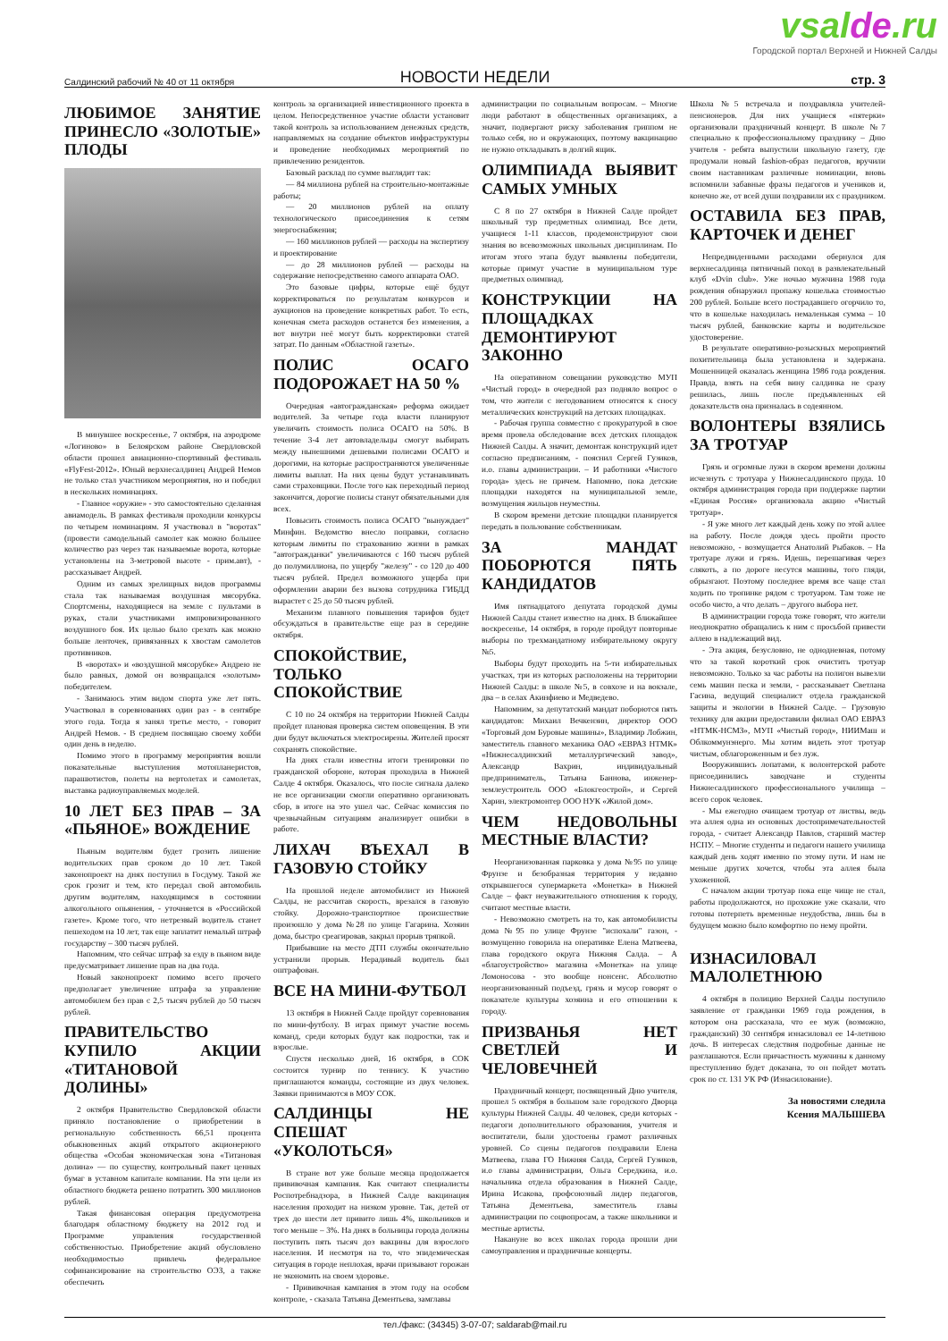vsalde.ru
Городской портал Верхней и Нижней Салды
Салдинский рабочий № 40 от 11 октября НОВОСТИ НЕДЕЛИ стр. 3
ЛЮБИМОЕ ЗАНЯТИЕ ПРИНЕСЛО «ЗОЛОТЫЕ» ПЛОДЫ
В минувшее воскресенье, 7 октября, на аэродроме «Логиново» в Белоярском районе Свердловской области прошел авиационно-спортивный фестиваль «FlyFest-2012». Юный верхнесалдинец Андрей Немов не только стал участником мероприятия, но и победил в нескольких номинациях.
- Главное «оружие» - это самостоятельно сделанная авиамодель. В рамках фестиваля проходили конкурсы по четырем номинациям. Я участвовал в "воротах" (провести самодельный самолет как можно большее количество раз через так называемые ворота, которые установлены на 3-метровой высоте - прим.авт), - рассказывает Андрей.
Одним из самых зрелищных видов программы стала так называемая воздушная мясорубка. Спортсмены, находящиеся на земле с пультами в руках, стали участниками импровизированного воздушного боя. Их целью было срезать как можно больше ленточек, привязанных к хвостам самолетов противников.
В «воротах» и «воздушной мясорубке» Андрею не было равных, домой он возвращался «золотым» победителем.
- Занимаюсь этим видом спорта уже лет пять. Участвовал в соревнованиях один раз - в сентябре этого года. Тогда я занял третье место, - говорит Андрей Немов. - В среднем посвящаю своему хобби один день в неделю.
Помимо этого в программу мероприятия вошли показательные выступления мотопланеристов, парашютистов, полеты на вертолетах и самолетах, выставка радиоуправляемых моделей.
10 ЛЕТ БЕЗ ПРАВ – ЗА «ПЬЯНОЕ» ВОЖДЕНИЕ
Пьяным водителям будет грозить лишение водительских прав сроком до 10 лет. Такой законопроект на днях поступил в Госдуму. Такой же срок грозит и тем, кто передал свой автомобиль другим водителям, находящимся в состоянии алкогольного опьянения, - уточняется в «Российской газете». Кроме того, что нетрезвый водитель станет пешеходом на 10 лет, так еще заплатит немалый штраф государству – 300 тысяч рублей.
Напомним, что сейчас штраф за езду в пьяном виде предусматривает лишение прав на два года.
Новый законопроект помимо всего прочего предполагает увеличение штрафа за управление автомобилем без прав с 2,5 тысяч рублей до 50 тысяч рублей.
ПРАВИТЕЛЬСТВО КУПИЛО АКЦИИ «ТИТАНОВОЙ ДОЛИНЫ»
2 октября Правительство Свердловской области приняло постановление о приобретении в региональную собственность 66,51 процента обыкновенных акций открытого акционерного общества «Особая экономическая зона «Титановая долина» — по существу, контрольный пакет ценных бумаг в уставном капитале компании. На эти цели из областного бюджета решено потратить 300 миллионов рублей.
Такая финансовая операция предусмотрена благодаря областному бюджету на 2012 год и Программе управления государственной собственностью. Приобретение акций обусловлено необходимостью привлечь федеральное софинансирование на строительство ОЭЗ, а также обеспечить
контроль за организацией инвестиционного проекта в целом. Непосредственное участие области установит такой контроль за использованием денежных средств, направляемых на создание объектов инфраструктуры и проведение необходимых мероприятий по привлечению резидентов.
Базовый расклад по сумме выглядит так:
— 84 миллиона рублей на строительно-монтажные работы;
— 20 миллионов рублей на оплату технологического присоединения к сетям энергоснабжения;
— 160 миллионов рублей — расходы на экспертизу и проектирование
— до 28 миллионов рублей — расходы на содержание непосредственно самого аппарата ОАО.
Это базовые цифры, которые ещё будут корректироваться по результатам конкурсов и аукционов на проведение конкретных работ. То есть, конечная смета расходов останется без изменения, а вот внутри неё могут быть корректировки статей затрат. По данным «Областной газеты».
ПОЛИС ОСАГО ПОДОРОЖАЕТ НА 50 %
Очередная «автогражданская» реформа ожидает водителей. За четыре года власти планируют увеличить стоимость полиса ОСАГО на 50%. В течение 3-4 лет автовладельцы смогут выбирать между нынешними дешевыми полисами ОСАГО и дорогими, на которые распространяются увеличенные лимиты выплат. На них цены будут устанавливать сами страховщики. После того как переходный период закончится, дорогие полисы станут обязательными для всех.
Повысить стоимость полиса ОСАГО "вынуждает" Минфин. Ведомство внесло поправки, согласно которым лимиты по страхованию жизни в рамках "автогражданки" увеличиваются с 160 тысяч рублей до полумиллиона, по ущербу "железу" - со 120 до 400 тысяч рублей. Предел возможного ущерба при оформлении аварии без вызова сотрудника ГИБДД вырастет с 25 до 50 тысяч рублей.
Механизм плавного повышения тарифов будет обсуждаться в правительстве еще раз в середине октября.
СПОКОЙСТВИЕ, ТОЛЬКО СПОКОЙСТВИЕ
С 10 по 24 октября на территории Нижней Салды пройдет плановая проверка систем оповещения. В эти дни будут включаться электросирены. Жителей просят сохранять спокойствие.
На днях стали известны итоги тренировки по гражданской обороне, которая проходила в Нижней Салде 4 октября. Оказалось, что после сигнала далеко не все организации смогли оперативно организовать сбор, в итоге на это ушел час. Сейчас комиссия по чрезвычайным ситуациям анализирует ошибки в работе.
ЛИХАЧ ВЪЕХАЛ В ГАЗОВУЮ СТОЙКУ
На прошлой неделе автомобилист из Нижней Салды, не рассчитав скорость, врезался в газовую стойку. Дорожно-транспортное происшествие произошло у дома №28 по улице Гагарина. Хозяин дома, быстро среагировав, закрыл прорыв тряпкой.
Прибывшие на место ДТП службы окончательно устранили прорыв. Нерадивый водитель был оштрафован.
ВСЕ НА МИНИ-ФУТБОЛ
13 октября в Нижней Салде пройдут соревнования по мини-футболу. В играх примут участие восемь команд, среди которых будут как подростки, так и взрослые.
Спустя несколько дней, 16 октября, в СОК состоится турнир по теннису. К участию приглашаются команды, состоящие из двух человек. Заявки принимаются в МОУ СОК.
САЛДИНЦЫ НЕ СПЕШАТ «УКОЛОТЬСЯ»
В стране вот уже больше месяца продолжается прививочная кампания. Как считают специалисты Роспотребнадзора, в Нижней Салде вакцинация населения проходит на низком уровне. Так, детей от трех до шести лет привито лишь 4%, школьников и того меньше – 3%. На днях в больницы города должны поступить пять тысяч доз вакцины для взрослого населения. И несмотря на то, что эпидемическая ситуация в городе неплохая, врачи призывают горожан не экономить на своем здоровье.
- Прививочная кампания в этом году на особом контроле, - сказала Татьяна Дементьева, замглавы
администрации по социальным вопросам. – Многие люди работают в общественных организациях, а значит, подвергают риску заболевания гриппом не только себя, но и окружающих, поэтому вакцинацию не нужно откладывать в долгий ящик.
ОЛИМПИАДА ВЫЯВИТ САМЫХ УМНЫХ
С 8 по 27 октября в Нижней Салде пройдет школьный тур предметных олимпиад. Все дети, учащиеся 1-11 классов, продемонстрируют свои знания во всевозможных школьных дисциплинам. По итогам этого этапа будут выявлены победители, которые примут участие в муниципальном туре предметных олимпиад.
КОНСТРУКЦИИ НА ПЛОЩАДКАХ ДЕМОНТИРУЮТ ЗАКОННО
На оперативном совещании руководство МУП «Чистый город» в очередной раз подняло вопрос о том, что жители с негодованием относятся к сносу металлических конструкций на детских площадках.
- Рабочая группа совместно с прокуратурой в свое время провела обследование всех детских площадок Нижней Салды. А значит, демонтаж конструкций идет согласно предписаниям, - пояснил Сергей Гузиков, и.о. главы администрации. – И работники «Чистого города» здесь не причем. Напомню, пока детские площадки находятся на муниципальной земле, возмущения жильцов неуместны.
В скором времени детские площадки планируется передать в пользование собственникам.
ЗА МАНДАТ ПОБОРЮТСЯ ПЯТЬ КАНДИДАТОВ
Имя пятнадцатого депутата городской думы Нижней Салды станет известно на днях. В ближайшее воскресенье, 14 октября, в городе пройдут повторные выборы по трехмандатному избирательному округу №5.
Выборы будут проходить на 5-ти избирательных участках, три из которых расположены на территории Нижней Салды: в школе №5, в совхозе и на вокзале, два – в селах Акинфиево и Медведево.
Напомним, за депутатский мандат поборются пять кандидатов: Михаил Вечкензин, директор ООО «Торговый дом Буровые машины», Владимир Лобжин, заместитель главного механика ОАО «ЕВРАЗ НТМК» «Нижнесалдинский металлургический завод», Александр Вахрин, индивидуальный предприниматель, Татьяна Баннова, инженер-землеустроитель ООО «Блокгеострой», и Сергей Харин, электромонтер ООО НУК «Жилой дом».
ЧЕМ НЕДОВОЛЬНЫ МЕСТНЫЕ ВЛАСТИ?
Неорганизованная парковка у дома №95 по улице Фрунзе и безобразная территория у недавно открывшегося супермаркета «Монетка» в Нижней Салде – факт неуважительного отношения к городу, считают местные власти.
- Невозможно смотреть на то, как автомобилисты дома №95 по улице Фрунзе "испохали" газон, - возмущенно говорила на оперативке Елена Матвеева, глава городского округа Нижняя Салда. – А «благоустройство» магазина «Монетка» на улице Ломоносова - это вообще нонсенс. Абсолютно неорганизованный подъезд, грязь и мусор говорят о показателе культуры хозяина и его отношении к городу.
ПРИЗВАНЬЯ НЕТ СВЕТЛЕЙ И ЧЕЛОВЕЧНЕЙ
Праздничный концерт, посвященный Дню учителя, прошел 5 октября в большом зале городского Дворца культуры Нижней Салды. 40 человек, среди которых - педагоги дополнительного образования, учителя и воспитатели, были удостоены грамот различных уровней. Со сцены педагогов поздравили Елена Матвеева, глава ГО Нижняя Салда, Сергей Гузиков, и.о главы администрации, Ольга Середкина, и.о. начальника отдела образования в Нижней Салде, Ирина Исакова, профсоюзный лидер педагогов, Татьяна Дементьева, заместитель главы администрации по соцвопросам, а также школьники и местные артисты.
Накануне во всех школах города прошли дни самоуправления и праздничные концерты.
Школа №5 встречала и поздравляла учителей-пенсионеров. Для них учащиеся «пятерки» организовали праздничный концерт. В школе №7 специально к профессиональному празднику – Дню учителя - ребята выпустили школьную газету, где продумали новый fashion-образ педагогов, вручили своим наставникам различные номинации, вновь вспомнили забавные фразы педагогов и учеников и, конечно же, от всей души поздравили их с праздником.
ОСТАВИЛА БЕЗ ПРАВ, КАРТОЧЕК И ДЕНЕГ
Непредвиденными расходами обернулся для верхнесалдинца пятничный поход в развлекательный клуб «Dvin club». Уже ночью мужчина 1988 года рождения обнаружил пропажу кошелька стоимостью 200 рублей. Больше всего пострадавшего огорчило то, что в кошельке находилась немаленькая сумма – 10 тысяч рублей, банковские карты и водительское удостоверение.
В результате оперативно-розыскных мероприятий похитительница была установлена и задержана. Мошенницей оказалась женщина 1986 года рождения. Правда, взять на себя вину салдинка не сразу решилась, лишь после предъявленных ей доказательств она призналась в содеянном.
ВОЛОНТЕРЫ ВЗЯЛИСЬ ЗА ТРОТУАР
Грязь и огромные лужи в скором времени должны исчезнуть с тротуара у Нижнесалдинского пруда. 10 октября администрация города при поддержке партии «Единая Россия» организовала акцию «Чистый тротуар».
- Я уже много лет каждый день хожу по этой аллее на работу. После дождя здесь пройти просто невозможно, - возмущается Анатолий Рыбаков. – На тротуаре лужи и грязь. Идешь, перешагивая через слякоть, а по дороге несутся машины, того гляди, обрызгают. Поэтому последнее время все чаще стал ходить по тропинке рядом с тротуаром. Там тоже не особо чисто, а что делать – другого выбора нет.
В администрации города тоже говорят, что жители неоднократно обращались к ним с просьбой привести аллею в надлежащий вид.
- Эта акция, безусловно, не однодневная, потому что за такой короткий срок очистить тротуар невозможно. Только за час работы на полигон вывезли семь машин песка и земли, - рассказывает Светлана Гасина, ведущий специалист отдела гражданской защиты и экологии в Нижней Салде. – Грузовую технику для акции предоставили филиал ОАО ЕВРАЗ «НТМК-НСМЗ», МУП «Чистый город», НИИМаш и Облкоммунэнерго. Мы хотим видеть этот тротуар чистым, облагороженным и без луж.
Вооружившись лопатами, к волонтерской работе присоединились заводчане и студенты Нижнесалдинского профессионального училища – всего сорок человек.
- Мы ежегодно очищаем тротуар от листвы, ведь эта аллея одна из основных достопримечательностей города, - считает Александр Павлов, старший мастер НСПУ. – Многие студенты и педагоги нашего училища каждый день ходят именно по этому пути. И нам не меньше других хочется, чтобы эта аллея была ухоженной.
С началом акции тротуар пока еще чище не стал, работы продолжаются, но прохожие уже сказали, что готовы потерпеть временные неудобства, лишь бы в будущем можно было комфортно по нему пройти.
ИЗНАСИЛОВАЛ МАЛОЛЕТНЮЮ
4 октября в полицию Верхней Салды поступило заявление от гражданки 1969 года рождения, в котором она рассказала, что ее муж (возможно, гражданский) 30 сентября изнасиловал ее 14-летнюю дочь. В интересах следствия подробные данные не разглашаются. Если причастность мужчины к данному преступлению будет доказана, то он пойдет мотать срок по ст. 131 УК РФ (Изнасилование).
За новостями следила
Ксения МАЛЫШЕВА
тел./факс: (34345) 3-07-07; saldarab@mail.ru